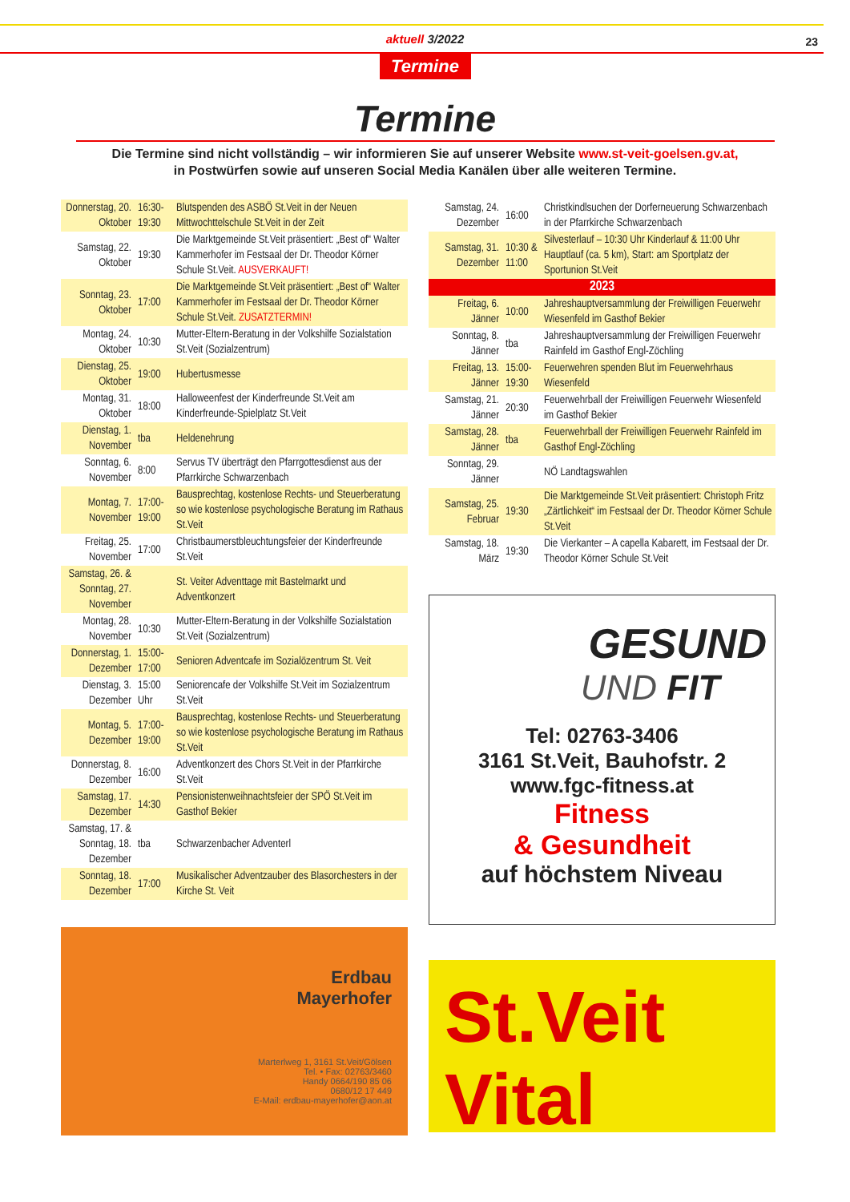aktuell 3/2022 23
Termine
Termine
Die Termine sind nicht vollständig – wir informieren Sie auf unserer Website www.st-veit-goelsen.gv.at,
in Postwürfen sowie auf unseren Social Media Kanälen über alle weiteren Termine.
| Donnerstag, 20. Oktober | 16:30-19:30 | Blutspenden des ASBÖ St.Veit in der Neuen Mittwochttelschule St.Veit in der Zeit |
| Samstag, 22. Oktober | 19:30 | Die Marktgemeinde St.Veit präsentiert: „Best of“ Walter Kammerhofer im Festsaal der Dr. Theodor Körner Schule St.Veit. AUSVERKAUFT! |
| Sonntag, 23. Oktober | 17:00 | Die Marktgemeinde St.Veit präsentiert: „Best of“ Walter Kammerhofer im Festsaal der Dr. Theodor Körner Schule St.Veit. ZUSATZTERMIN! |
| Montag, 24. Oktober | 10:30 | Mutter-Eltern-Beratung in der Volkshilfe Sozialstation St.Veit (Sozialzentrum) |
| Dienstag, 25. Oktober | 19:00 | Hubertusmesse |
| Montag, 31. Oktober | 18:00 | Halloweenfest der Kinderfreunde St.Veit am Kinderfreunde-Spielplatz St.Veit |
| Dienstag, 1. November | tba | Heldenehrung |
| Sonntag, 6. November | 8:00 | Servus TV überträgt den Pfarrgottesdienst aus der Pfarrkirche Schwarzenbach |
| Montag, 7. November | 17:00-19:00 | Bausprechtag, kostenlose Rechts- und Steuerberatung so wie kostenlose psychologische Beratung im Rathaus St.Veit |
| Freitag, 25. November | 17:00 | Christbaumerstbleuchtungsfeier der Kinderfreunde St.Veit |
| Samstag, 26. & Sonntag, 27. November | | St. Veiter Adventtage mit Bastelmarkt und Adventkonzert |
| Montag, 28. November | 10:30 | Mutter-Eltern-Beratung in der Volkshilfe Sozialstation St.Veit (Sozialzentrum) |
| Donnerstag, 1. Dezember | 15:00-17:00 | Senioren Adventcafe im Sozialözentrum St. Veit |
| Dienstag, 3. Dezember | 15:00 Uhr | Seniorencafe der Volkshilfe St.Veit im Sozialzentrum St.Veit |
| Montag, 5. Dezember | 17:00-19:00 | Bausprechtag, kostenlose Rechts- und Steuerberatung so wie kostenlose psychologische Beratung im Rathaus St.Veit |
| Donnerstag, 8. Dezember | 16:00 | Adventkonzert des Chors St.Veit in der Pfarrkirche St.Veit |
| Samstag, 17. Dezember | 14:30 | Pensionistenweihnachtsfeier der SPÖ St.Veit im Gasthof Bekier |
| Samstag, 17. & Sonntag, 18. Dezember | tba | Schwarzenbacher Adventerl |
| Sonntag, 18. Dezember | 17:00 | Musikalischer Adventzauber des Blasorchesters in der Kirche St. Veit |
Erdbau
Mayerhofer
Marterlweg 1, 3161 St.Veit/Gölsen
Tel. • Fax: 02763/3460
Handy 0664/190 85 06
0680/12 17 449
E-Mail: erdbau-mayerhofer@aon.at
| Samstag, 24. Dezember | 16:00 | Christkindlsuchen der Dorferneuerung Schwarzenbach in der Pfarrkirche Schwarzenbach |
| Samstag, 31. Dezember | 10:30 & 11:00 | Silvesterlauf – 10:30 Uhr Kinderlauf & 11:00 Uhr Hauptlauf (ca. 5 km), Start: am Sportplatz der Sportunion St.Veit |
| 2023 | | |
| Freitag, 6. Jänner | 10:00 | Jahreshauptversammlung der Freiwilligen Feuerwehr Wiesenfeld im Gasthof Bekier |
| Sonntag, 8. Jänner | tba | Jahreshauptversammlung der Freiwilligen Feuerwehr Rainfeld im Gasthof Engl-Zöchling |
| Freitag, 13. Jänner | 15:00-19:30 | Feuerwehren spenden Blut im Feuerwehrhaus Wiesenfeld |
| Samstag, 21. Jänner | 20:30 | Feuerwehrball der Freiwilligen Feuerwehr Wiesenfeld im Gasthof Bekier |
| Samstag, 28. Jänner | tba | Feuerwehrball der Freiwilligen Feuerwehr Rainfeld im Gasthof Engl-Zöchling |
| Sonntag, 29. Jänner | | NÖ Landtagswahlen |
| Samstag, 25. Februar | 19:30 | Die Marktgemeinde St.Veit präsentiert: Christoph Fritz „Zärtlichkeit“ im Festsaal der Dr. Theodor Körner Schule St.Veit |
| Samstag, 18. März | 19:30 | Die Vierkanter – A capella Kabarett, im Festsaal der Dr. Theodor Körner Schule St.Veit |
GESUND
UND FIT
Tel: 02763-3406
3161 St.Veit, Bauhofstr. 2
www.fgc-fitness.at
Fitness
& Gesundheit
auf höchstem Niveau
St.Veit Vital